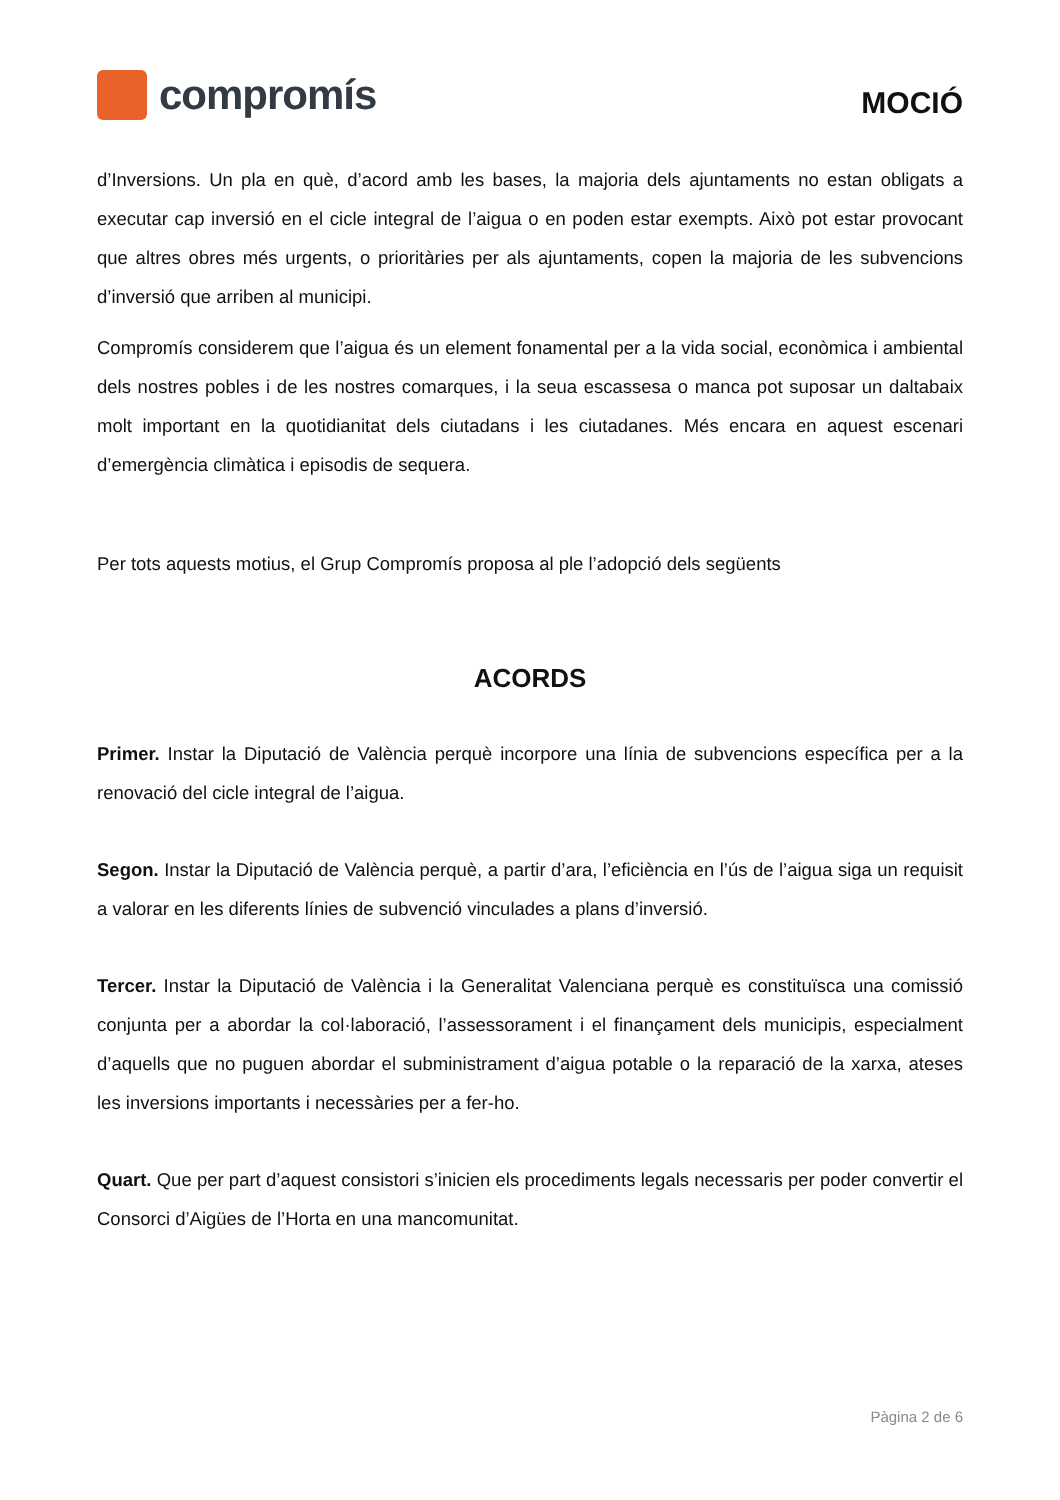compromís
MOCIÓ
d’Inversions. Un pla en què, d’acord amb les bases, la majoria dels ajuntaments no estan obligats a executar cap inversió en el cicle integral de l’aigua o en poden estar exempts. Això pot estar provocant que altres obres més urgents, o prioritàries per als ajuntaments, copen la majoria de les subvencions d’inversió que arriben al municipi.
Compromís considerem que l’aigua és un element fonamental per a la vida social, econòmica i ambiental dels nostres pobles i de les nostres comarques, i la seua escassesa o manca pot suposar un daltabaix molt important en la quotidianitat dels ciutadans i les ciutadanes. Més encara en aquest escenari d’emergència climàtica i episodis de sequera.
Per tots aquests motius, el Grup Compromís proposa al ple l’adopció dels següents
ACORDS
Primer. Instar la Diputació de València perquè incorpore una línia de subvencions específica per a la renovació del cicle integral de l’aigua.
Segon. Instar la Diputació de València perquè, a partir d’ara, l’eficiència en l’ús de l’aigua siga un requisit a valorar en les diferents línies de subvenció vinculades a plans d’inversió.
Tercer. Instar la Diputació de València i la Generalitat Valenciana perquè es constituïsca una comissió conjunta per a abordar la col·laboració, l’assessorament i el finançament dels municipis, especialment d’aquells que no puguen abordar el subministrament d’aigua potable o la reparació de la xarxa, ateses les inversions importants i necessàries per a fer-ho.
Quart. Que per part d’aquest consistori s’inicien els procediments legals necessaris per poder convertir el Consorci d’Aigües de l’Horta en una mancomunitat.
Pàgina 2 de 6